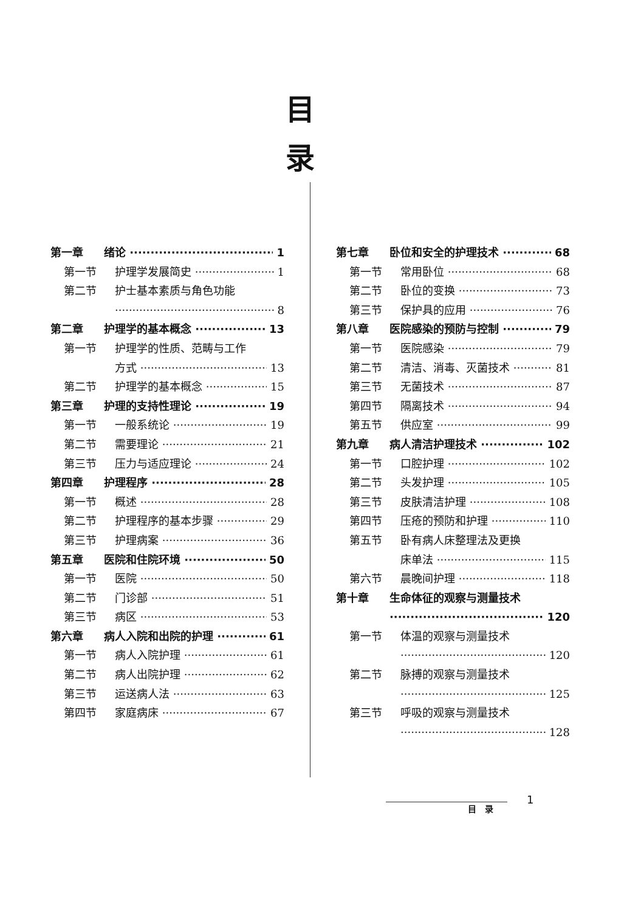目
录
第一章 绪论 1
第一节 护理学发展简史 1
第二节 护士基本素质与角色功能
8
第二章 护理学的基本概念 13
第一节 护理学的性质、范畴与工作
方式 13
第二节 护理学的基本概念 15
第三章 护理的支持性理论 19
第一节 一般系统论 19
第二节 需要理论 21
第三节 压力与适应理论 24
第四章 护理程序 28
第一节 概述 28
第二节 护理程序的基本步骤 29
第三节 护理病案 36
第五章 医院和住院环境 50
第一节 医院 50
第二节 门诊部 51
第三节 病区 53
第六章 病人入院和出院的护理 61
第一节 病人入院护理 61
第二节 病人出院护理 62
第三节 运送病人法 63
第四节 家庭病床 67
第七章 卧位和安全的护理技术 68
第一节 常用卧位 68
第二节 卧位的变换 73
第三节 保护具的应用 76
第八章 医院感染的预防与控制 79
第一节 医院感染 79
第二节 清洁、消毒、灭菌技术 81
第三节 无菌技术 87
第四节 隔离技术 94
第五节 供应室 99
第九章 病人清洁护理技术 102
第一节 口腔护理 102
第二节 头发护理 105
第三节 皮肤清洁护理 108
第四节 压疮的预防和护理 110
第五节 卧有病人床整理法及更换
床单法 115
第六节 晨晚间护理 118
第十章 生命体征的观察与测量技术
120
第一节 体温的观察与测量技术
120
第二节 脉搏的观察与测量技术
125
第三节 呼吸的观察与测量技术
128
目　录
1